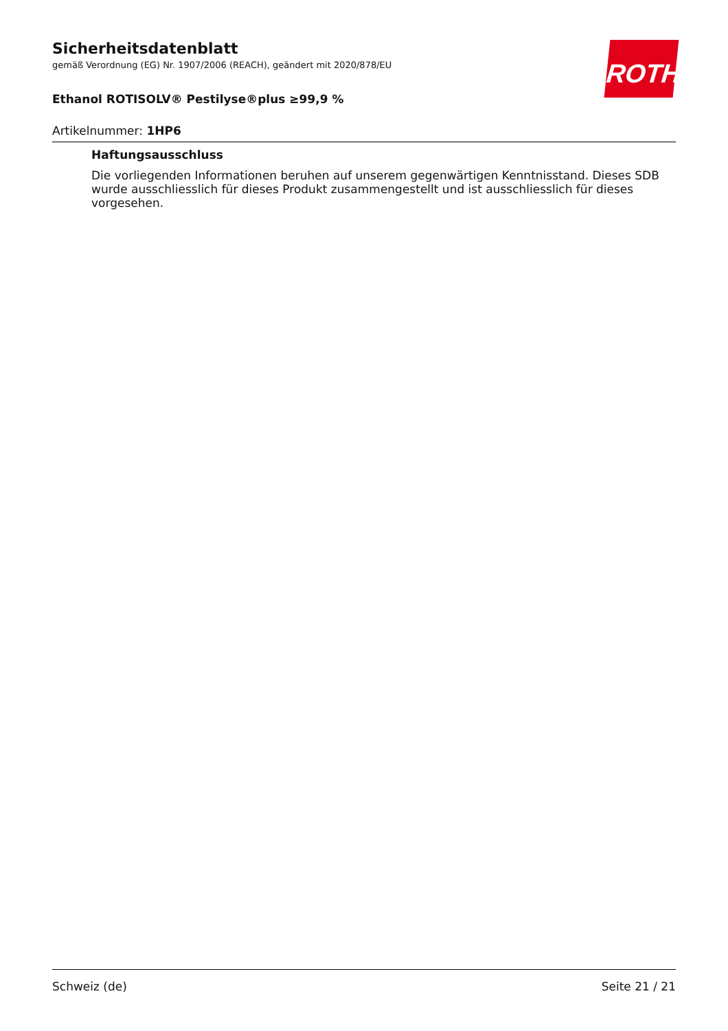ROTH
Sicherheitsdatenblatt
gemäß Verordnung (EG) Nr. 1907/2006 (REACH), geändert mit 2020/878/EU
Ethanol ROTISOLV® Pestilyse®plus ≥99,9 %
Artikelnummer: 1HP6
Haftungsausschluss
Die vorliegenden Informationen beruhen auf unserem gegenwärtigen Kenntnisstand. Dieses SDB wurde ausschliesslich für dieses Produkt zusammengestellt und ist ausschliesslich für dieses vorgesehen.
Schweiz (de) Seite 21 / 21